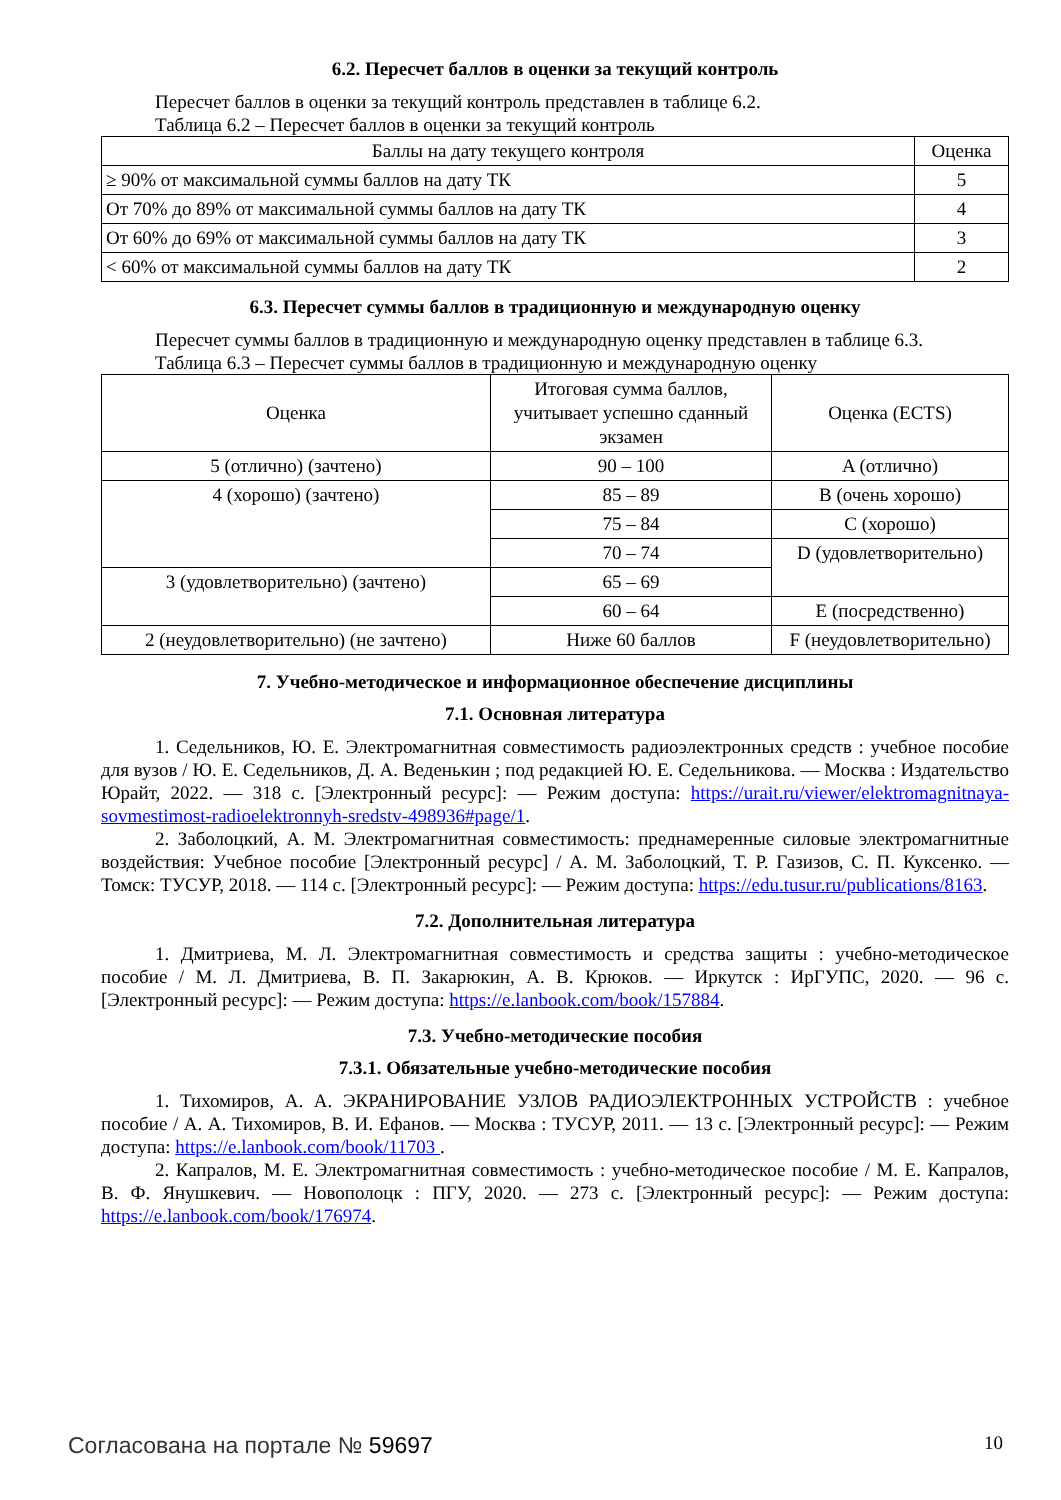6.2. Пересчет баллов в оценки за текущий контроль
Пересчет баллов в оценки за текущий контроль представлен в таблице 6.2.
Таблица 6.2 – Пересчет баллов в оценки за текущий контроль
| Баллы на дату текущего контроля | Оценка |
| --- | --- |
| ≥ 90% от максимальной суммы баллов на дату ТК | 5 |
| От 70% до 89% от максимальной суммы баллов на дату ТК | 4 |
| От 60% до 69% от максимальной суммы баллов на дату ТК | 3 |
| < 60% от максимальной суммы баллов на дату ТК | 2 |
6.3. Пересчет суммы баллов в традиционную и международную оценку
Пересчет суммы баллов в традиционную и международную оценку представлен в таблице 6.3.
Таблица 6.3 – Пересчет суммы баллов в традиционную и международную оценку
| Оценка | Итоговая сумма баллов, учитывает успешно сданный экзамен | Оценка (ECTS) |
| --- | --- | --- |
| 5 (отлично) (зачтено) | 90 – 100 | A (отлично) |
| 4 (хорошо) (зачтено) | 85 – 89 | B (очень хорошо) |
| | 75 – 84 | C (хорошо) |
| | 70 – 74 | D (удовлетворительно) |
| 3 (удовлетворительно) (зачтено) | 65 – 69 | |
| | 60 – 64 | E (посредственно) |
| 2 (неудовлетворительно) (не зачтено) | Ниже 60 баллов | F (неудовлетворительно) |
7. Учебно-методическое и информационное обеспечение дисциплины
7.1. Основная литература
1. Седельников, Ю. Е. Электромагнитная совместимость радиоэлектронных средств : учебное пособие для вузов / Ю. Е. Седельников, Д. А. Веденькин ; под редакцией Ю. Е. Седельникова. — Москва : Издательство Юрайт, 2022. — 318 с. [Электронный ресурс]: — Режим доступа: https://urait.ru/viewer/elektromagnitnaya-sovmestimost-radioelektronnyh-sredstv-498936#page/1.
2. Заболоцкий, А. М. Электромагнитная совместимость: преднамеренные силовые электромагнитные воздействия: Учебное пособие [Электронный ресурс] / А. М. Заболоцкий, Т. Р. Газизов, С. П. Куксенко. — Томск: ТУСУР, 2018. — 114 с. [Электронный ресурс]: — Режим доступа: https://edu.tusur.ru/publications/8163.
7.2. Дополнительная литература
1. Дмитриева, М. Л. Электромагнитная совместимость и средства защиты : учебно-методическое пособие / М. Л. Дмитриева, В. П. Закарюкин, А. В. Крюков. — Иркутск : ИрГУПС, 2020. — 96 с. [Электронный ресурс]: — Режим доступа: https://e.lanbook.com/book/157884.
7.3. Учебно-методические пособия
7.3.1. Обязательные учебно-методические пособия
1. Тихомиров, А. А. ЭКРАНИРОВАНИЕ УЗЛОВ РАДИОЭЛЕКТРОННЫХ УСТРОЙСТВ : учебное пособие / А. А. Тихомиров, В. И. Ефанов. — Москва : ТУСУР, 2011. — 13 с. [Электронный ресурс]: — Режим доступа: https://e.lanbook.com/book/11703 .
2. Капралов, М. Е. Электромагнитная совместимость : учебно-методическое пособие / М. Е. Капралов, В. Ф. Янушкевич. — Новополоцк : ПГУ, 2020. — 273 с. [Электронный ресурс]: — Режим доступа: https://e.lanbook.com/book/176974.
Согласована на портале № 59697 10